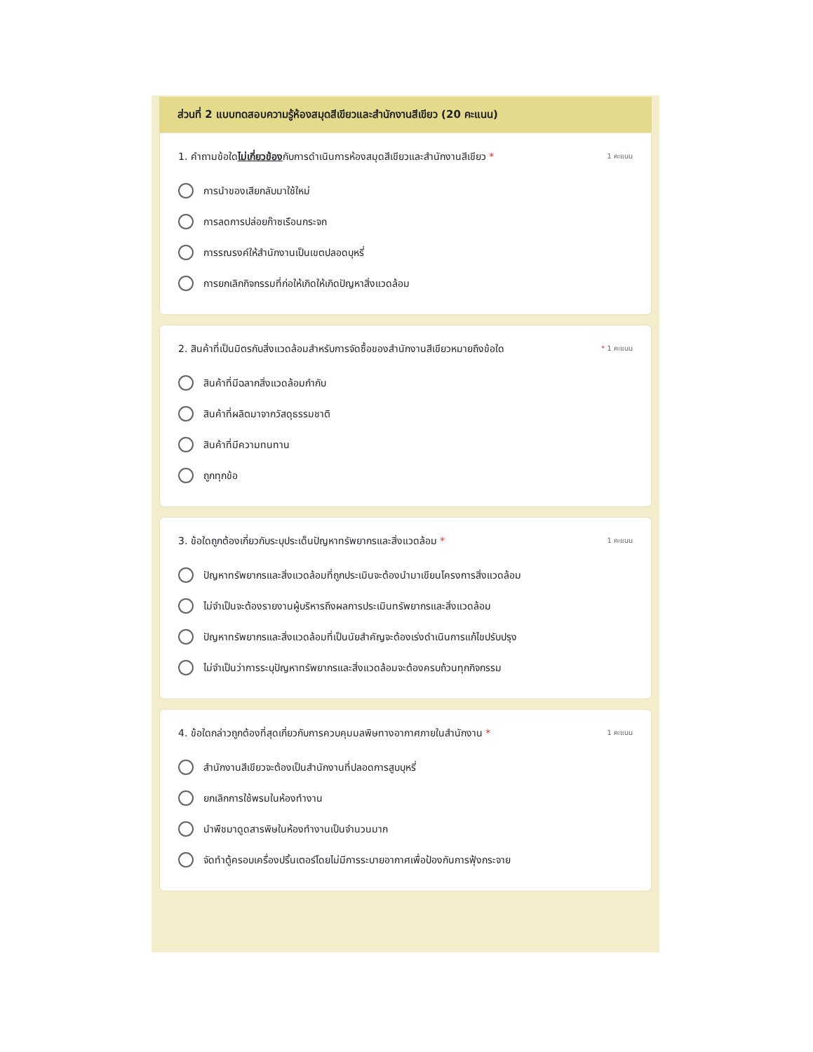ส่วนที่ 2 แบบทดสอบความรู้ห้องสมุดสีเขียวและสำนักงานสีเขียว (20 คะแนน)
1. คำถามข้อใดไม่เกี่ยวข้องกับการดำเนินการห้องสมุดสีเขียวและสำนักงานสีเขียว * 1 คะแนน
การนำของเสียกลับมาใช้ใหม่
การลดการปล่อยก๊าซเรือนกระจก
การรณรงค์ให้สำนักงานเป็นเขตปลอดบุหรี่
การยกเลิกกิจกรรมที่ก่อให้เกิดให้เกิดปัญหาสิ่งแวดล้อม
2. สินค้าที่เป็นมิตรกับสิ่งแวดล้อมสำหรับการจัดซื้อของสำนักงานสีเขียวหมายถึงข้อใด * 1 คะแนน
สินค้าที่มีฉลากสิ่งแวดล้อมกำกับ
สินค้าที่ผลิตมาจากวัสดุธรรมชาติ
สินค้าที่มีความทนทาน
ถูกทุกข้อ
3. ข้อใดถูกต้องเกี่ยวกับระบุประเด็นปัญหาทรัพยากรและสิ่งแวดล้อม * 1 คะแนน
ปัญหาทรัพยากรและสิ่งแวดล้อมที่ถูกประเมินจะต้องนำมาเขียนโครงการสิ่งแวดล้อม
ไม่จำเป็นจะต้องรายงานผู้บริหารถึงผลการประเมินทรัพยากรและสิ่งแวดล้อม
ปัญหาทรัพยากรและสิ่งแวดล้อมที่เป็นนัยสำคัญจะต้องเร่งดำเนินการแก้ไขปรับปรุง
ไม่จำเป็นว่าการระบุปัญหาทรัพยากรและสิ่งแวดล้อมจะต้องครบถ้วนทุกกิจกรรม
4. ข้อใดกล่าวถูกต้องที่สุดเกี่ยวกับการควบคุมมลพิษทางอากาศภายในสำนักงาน * 1 คะแนน
สำนักงานสีเขียวจะต้องเป็นสำนักงานที่ปลอดการสูบบุหรี่
ยกเลิกการใช้พรมในห้องทำงาน
นำพืชมาดูดสารพิษในห้องทำงานเป็นจำนวนมาก
จัดทำตู้ครอบเครื่องปริ้นเตอร์โดยไม่มีการระบายอากาศเพื่อป้องกันการฟุ้งกระจาย